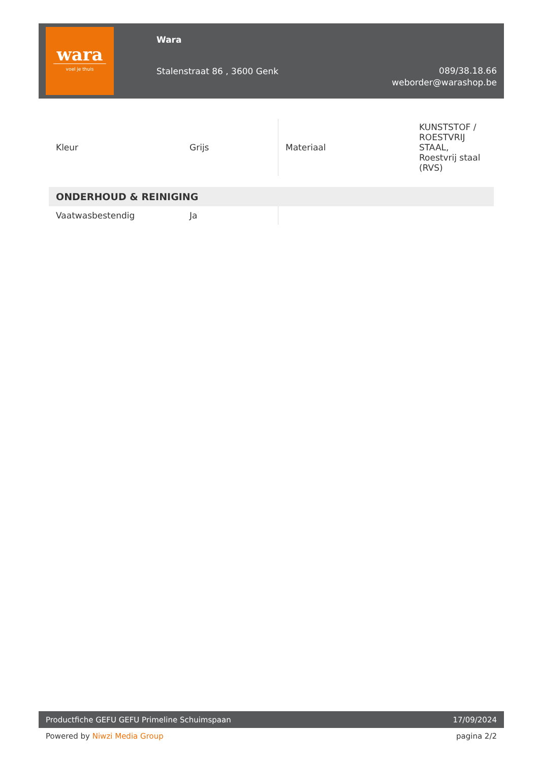wara
voel je thuis
Wara
Stalenstraat 86 , 3600 Genk
089/38.18.66
weborder@warashop.be
| Kleur | Grijs | Materiaal | KUNSTSTOF / ROESTVRIJ STAAL, Roestvrij staal (RVS) |
ONDERHOUD & REINIGING
| Vaatwasbestendig | Ja | | |
Productfiche GEFU GEFU Primeline Schuimspaan 17/09/2024
Powered by Niwzi Media Group pagina 2/2